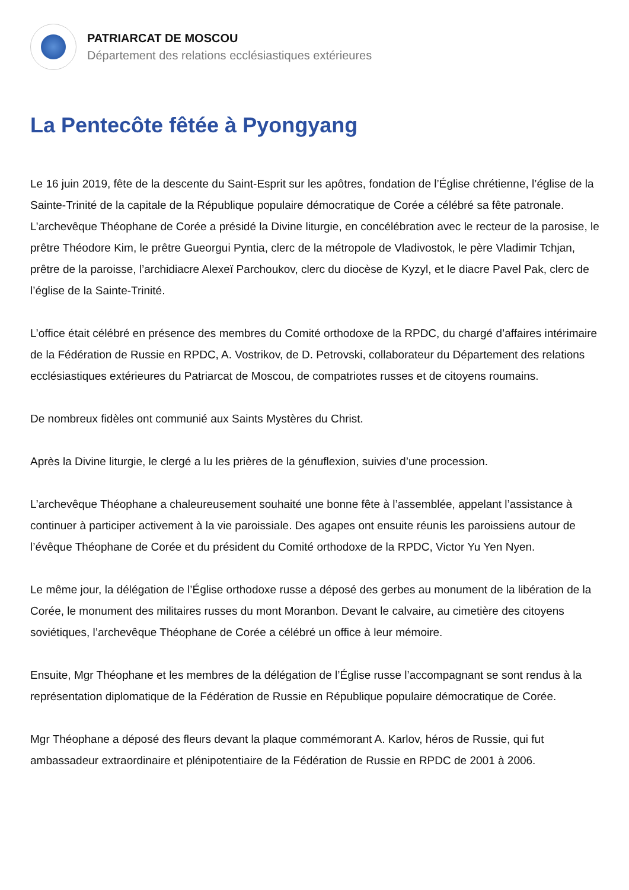PATRIARCAT DE MOSCOU
Département des relations ecclésiastiques extérieures
La Pentecôte fêtée à Pyongyang
Le 16 juin 2019, fête de la descente du Saint-Esprit sur les apôtres, fondation de l’Église chrétienne, l’église de la Sainte-Trinité de la capitale de la République populaire démocratique de Corée a célébré sa fête patronale. L’archevêque Théophane de Corée a présidé la Divine liturgie, en concélébration avec le recteur de la parosise, le prêtre Théodore Kim, le prêtre Gueorgui Pyntia, clerc de la métropole de Vladivostok, le père Vladimir Tchjan, prêtre de la paroisse, l’archidiacre Alexeï Parchoukov, clerc du diocèse de Kyzyl, et le diacre Pavel Pak, clerc de l’église de la Sainte-Trinité.
L’office était célébré en présence des membres du Comité orthodoxe de la RPDC, du chargé d’affaires intérimaire de la Fédération de Russie en RPDC, A. Vostrikov, de D. Petrovski, collaborateur du Département des relations ecclésiastiques extérieures du Patriarcat de Moscou, de compatriotes russes et de citoyens roumains.
De nombreux fidèles ont communié aux Saints Mystères du Christ.
Après la Divine liturgie, le clergé a lu les prières de la génuflexion, suivies d’une procession.
L’archevêque Théophane a chaleureusement souhaité une bonne fête à l’assemblée, appelant l’assistance à continuer à participer activement à la vie paroissiale. Des agapes ont ensuite réunis les paroissiens autour de l’évêque Théophane de Corée et du président du Comité orthodoxe de la RPDC, Victor Yu Yen Nyen.
Le même jour, la délégation de l’Église orthodoxe russe a déposé des gerbes au monument de la libération de la Corée, le monument des militaires russes du mont Moranbon. Devant le calvaire, au cimetière des citoyens soviétiques, l’archevêque Théophane de Corée a célébré un office à leur mémoire.
Ensuite, Mgr Théophane et les membres de la délégation de l’Église russe l’accompagnant se sont rendus à la représentation diplomatique de la Fédération de Russie en République populaire démocratique de Corée.
Mgr Théophane a déposé des fleurs devant la plaque commémorant A. Karlov, héros de Russie, qui fut ambassadeur extraordinaire et plénipotentiaire de la Fédération de Russie en RPDC de 2001 à 2006.